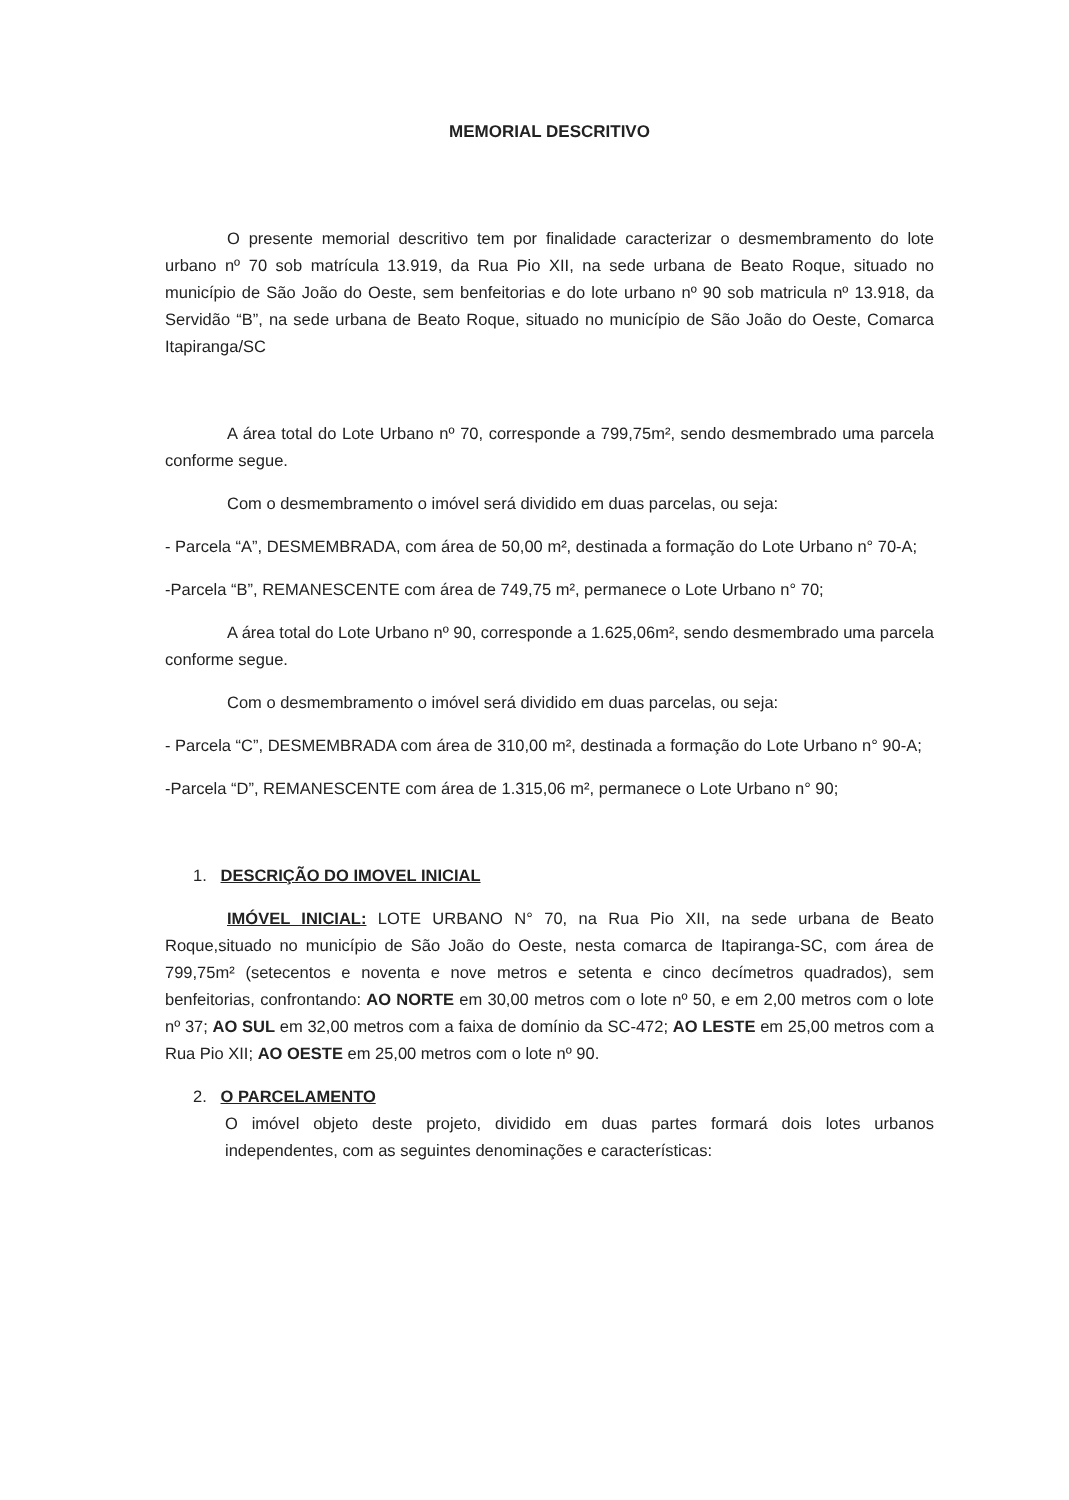MEMORIAL DESCRITIVO
O presente memorial descritivo tem por finalidade caracterizar o desmembramento do lote urbano nº 70 sob matrícula 13.919, da Rua Pio XII, na sede urbana de Beato Roque, situado no município de São João do Oeste, sem benfeitorias e do lote urbano nº 90 sob matricula nº 13.918, da Servidão “B”, na sede urbana de Beato Roque, situado no município de São João do Oeste, Comarca Itapiranga/SC
A área total do Lote Urbano nº 70, corresponde a 799,75m², sendo desmembrado uma parcela conforme segue.
Com o desmembramento o imóvel será dividido em duas parcelas, ou seja:
- Parcela “A”, DESMEMBRADA, com área de 50,00 m², destinada a formação do Lote Urbano n° 70-A;
-Parcela “B”, REMANESCENTE com área de 749,75 m², permanece o Lote Urbano n° 70;
A área total do Lote Urbano nº 90, corresponde a 1.625,06m², sendo desmembrado uma parcela conforme segue.
Com o desmembramento o imóvel será dividido em duas parcelas, ou seja:
- Parcela “C”, DESMEMBRADA com área de 310,00 m², destinada a formação do Lote Urbano n° 90-A;
-Parcela “D”, REMANESCENTE com área de 1.315,06 m², permanece o Lote Urbano n° 90;
1. DESCRIÇÃO DO IMOVEL INICIAL
IMÓVEL INICIAL: LOTE URBANO N° 70, na Rua Pio XII, na sede urbana de Beato Roque,situado no município de São João do Oeste, nesta comarca de Itapiranga-SC, com área de 799,75m² (setecentos e noventa e nove metros e setenta e cinco decímetros quadrados), sem benfeitorias, confrontando: AO NORTE em 30,00 metros com o lote nº 50, e em 2,00 metros com o lote nº 37; AO SUL em 32,00 metros com a faixa de domínio da SC-472; AO LESTE em 25,00 metros com a Rua Pio XII; AO OESTE em 25,00 metros com o lote nº 90.
2. O PARCELAMENTO
O imóvel objeto deste projeto, dividido em duas partes formará dois lotes urbanos independentes, com as seguintes denominações e características: